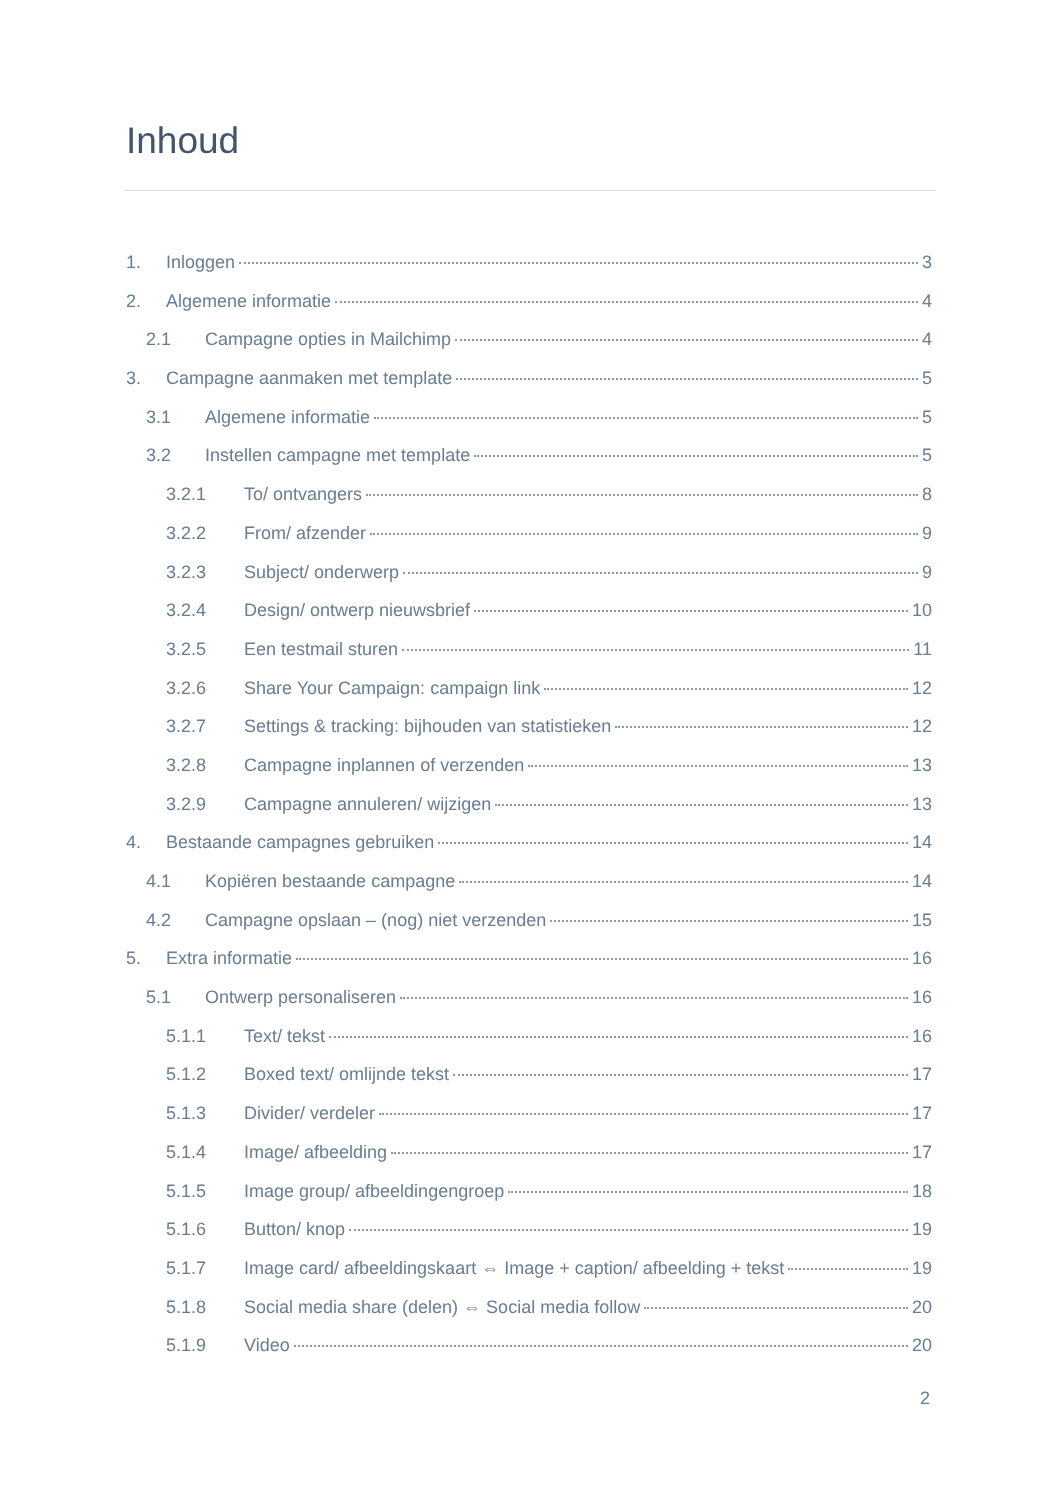Inhoud
1. Inloggen 3
2. Algemene informatie 4
2.1 Campagne opties in Mailchimp 4
3. Campagne aanmaken met template 5
3.1 Algemene informatie 5
3.2 Instellen campagne met template 5
3.2.1 To/ ontvangers 8
3.2.2 From/ afzender 9
3.2.3 Subject/ onderwerp 9
3.2.4 Design/ ontwerp nieuwsbrief 10
3.2.5 Een testmail sturen 11
3.2.6 Share Your Campaign: campaign link 12
3.2.7 Settings & tracking: bijhouden van statistieken 12
3.2.8 Campagne inplannen of verzenden 13
3.2.9 Campagne annuleren/ wijzigen 13
4. Bestaande campagnes gebruiken 14
4.1 Kopiëren bestaande campagne 14
4.2 Campagne opslaan – (nog) niet verzenden 15
5. Extra informatie 16
5.1 Ontwerp personaliseren 16
5.1.1 Text/ tekst 16
5.1.2 Boxed text/ omlijnde tekst 17
5.1.3 Divider/ verdeler 17
5.1.4 Image/ afbeelding 17
5.1.5 Image group/ afbeeldingengroep 18
5.1.6 Button/ knop 19
5.1.7 Image card/ afbeeldingskaart ⇔ Image + caption/ afbeelding + tekst 19
5.1.8 Social media share (delen) ⇔ Social media follow 20
5.1.9 Video 20
2